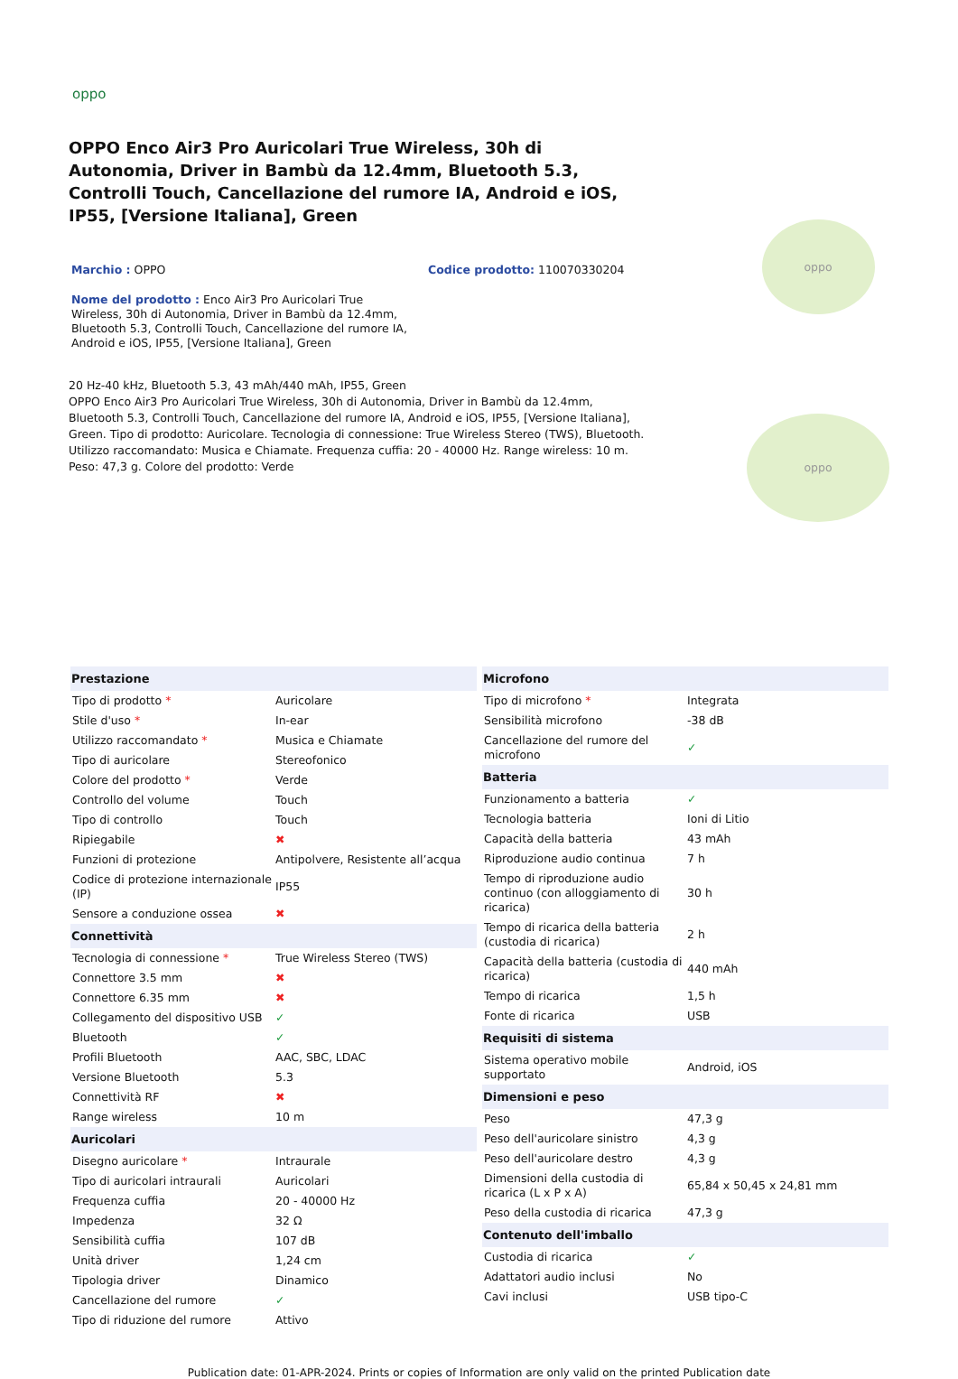oppo
OPPO Enco Air3 Pro Auricolari True Wireless, 30h di Autonomia, Driver in Bambù da 12.4mm, Bluetooth 5.3, Controlli Touch, Cancellazione del rumore IA, Android e iOS, IP55, [Versione Italiana], Green
Marchio : OPPO Codice prodotto: 110070330204
Nome del prodotto : Enco Air3 Pro Auricolari True Wireless, 30h di Autonomia, Driver in Bambù da 12.4mm, Bluetooth 5.3, Controlli Touch, Cancellazione del rumore IA, Android e iOS, IP55, [Versione Italiana], Green
20 Hz-40 kHz, Bluetooth 5.3, 43 mAh/440 mAh, IP55, Green
OPPO Enco Air3 Pro Auricolari True Wireless, 30h di Autonomia, Driver in Bambù da 12.4mm, Bluetooth 5.3, Controlli Touch, Cancellazione del rumore IA, Android e iOS, IP55, [Versione Italiana], Green. Tipo di prodotto: Auricolare. Tecnologia di connessione: True Wireless Stereo (TWS), Bluetooth. Utilizzo raccomandato: Musica e Chiamate. Frequenza cuffia: 20 - 40000 Hz. Range wireless: 10 m. Peso: 47,3 g. Colore del prodotto: Verde
oppo
oppo
| Prestazione | |
| --- | --- |
| Tipo di prodotto * | Auricolare |
| Stile d'uso * | In-ear |
| Utilizzo raccomandato * | Musica e Chiamate |
| Tipo di auricolare | Stereofonico |
| Colore del prodotto * | Verde |
| Controllo del volume | Touch |
| Tipo di controllo | Touch |
| Ripiegabile | ✖ |
| Funzioni di protezione | Antipolvere, Resistente all’acqua |
| Codice di protezione internazionale (IP) | IP55 |
| Sensore a conduzione ossea | ✖ |
| Connettività | |
| Tecnologia di connessione * | True Wireless Stereo (TWS) |
| Connettore 3.5 mm | ✖ |
| Connettore 6.35 mm | ✖ |
| Collegamento del dispositivo USB | ✓ |
| Bluetooth | ✓ |
| Profili Bluetooth | AAC, SBC, LDAC |
| Versione Bluetooth | 5.3 |
| Connettività RF | ✖ |
| Range wireless | 10 m |
| Auricolari | |
| Disegno auricolare * | Intraurale |
| Tipo di auricolari intraurali | Auricolari |
| Frequenza cuffia | 20 - 40000 Hz |
| Impedenza | 32 Ω |
| Sensibilità cuffia | 107 dB |
| Unità driver | 1,24 cm |
| Tipologia driver | Dinamico |
| Cancellazione del rumore | ✓ |
| Tipo di riduzione del rumore | Attivo |
| Microfono | |
| --- | --- |
| Tipo di microfono * | Integrata |
| Sensibilità microfono | -38 dB |
| Cancellazione del rumore del microfono | ✓ |
| Batteria | |
| Funzionamento a batteria | ✓ |
| Tecnologia batteria | Ioni di Litio |
| Capacità della batteria | 43 mAh |
| Riproduzione audio continua | 7 h |
| Tempo di riproduzione audio continuo (con alloggiamento di ricarica) | 30 h |
| Tempo di ricarica della batteria (custodia di ricarica) | 2 h |
| Capacità della batteria (custodia di ricarica) | 440 mAh |
| Tempo di ricarica | 1,5 h |
| Fonte di ricarica | USB |
| Requisiti di sistema | |
| Sistema operativo mobile supportato | Android, iOS |
| Dimensioni e peso | |
| Peso | 47,3 g |
| Peso dell'auricolare sinistro | 4,3 g |
| Peso dell'auricolare destro | 4,3 g |
| Dimensioni della custodia di ricarica (L x P x A) | 65,84 x 50,45 x 24,81 mm |
| Peso della custodia di ricarica | 47,3 g |
| Contenuto dell'imballo | |
| Custodia di ricarica | ✓ |
| Adattatori audio inclusi | No |
| Cavi inclusi | USB tipo-C |
Publication date: 01-APR-2024. Prints or copies of Information are only valid on the printed Publication date